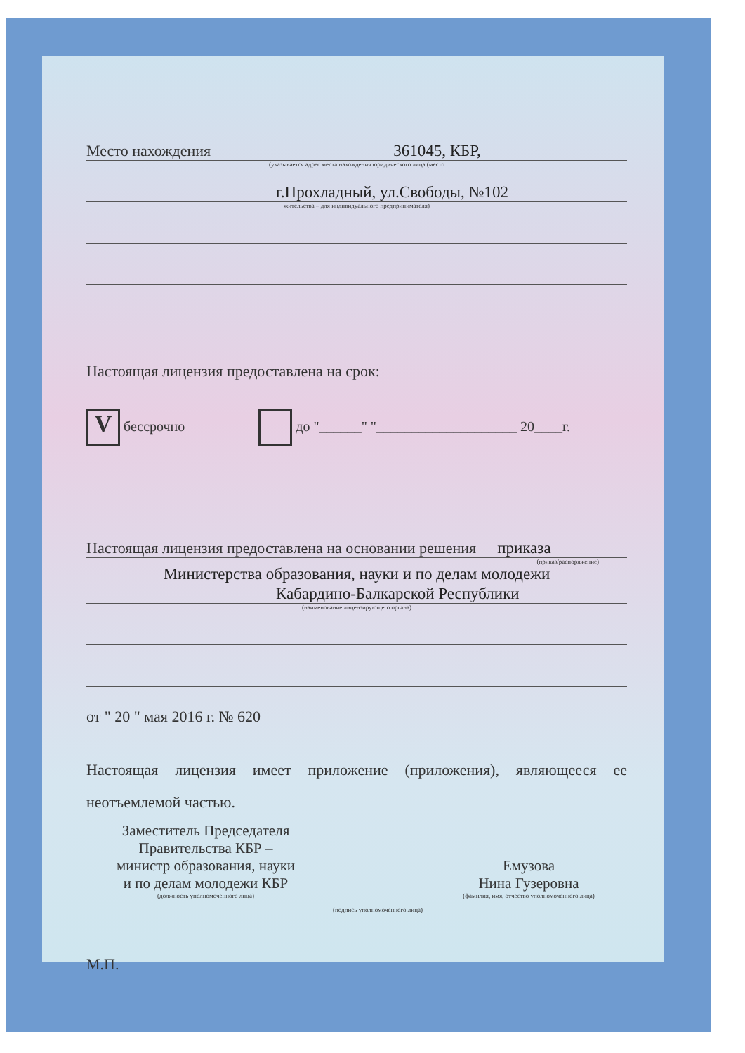Место нахождения 361045, КБР,
(указывается адрес места нахождения юридического лица (место
г.Прохладный, ул.Свободы, №102
жительства – для индивидуального предпринимателя)
Настоящая лицензия предоставлена на срок:
V бессрочно до "______" "____________________ 20____г.
Настоящая лицензия предоставлена на основании решения приказа
(приказ/распоряжение)
Министерства образования, науки и по делам молодежи
Кабардино-Балкарской Республики
(наименование лицензирующего органа)
от " 20 " мая 2016 г. № 620
Настоящая лицензия имеет приложение (приложения), являющееся ее неотъемлемой частью.
Заместитель Председателя
Правительства КБР –
министр образования, науки
и по делам молодежи КБР
(должность уполномоченного лица)
(подпись уполномоченного лица)
Емузова
Нина Гузеровна
(фамилия, имя, отчество уполномоченного лица)
М.П.